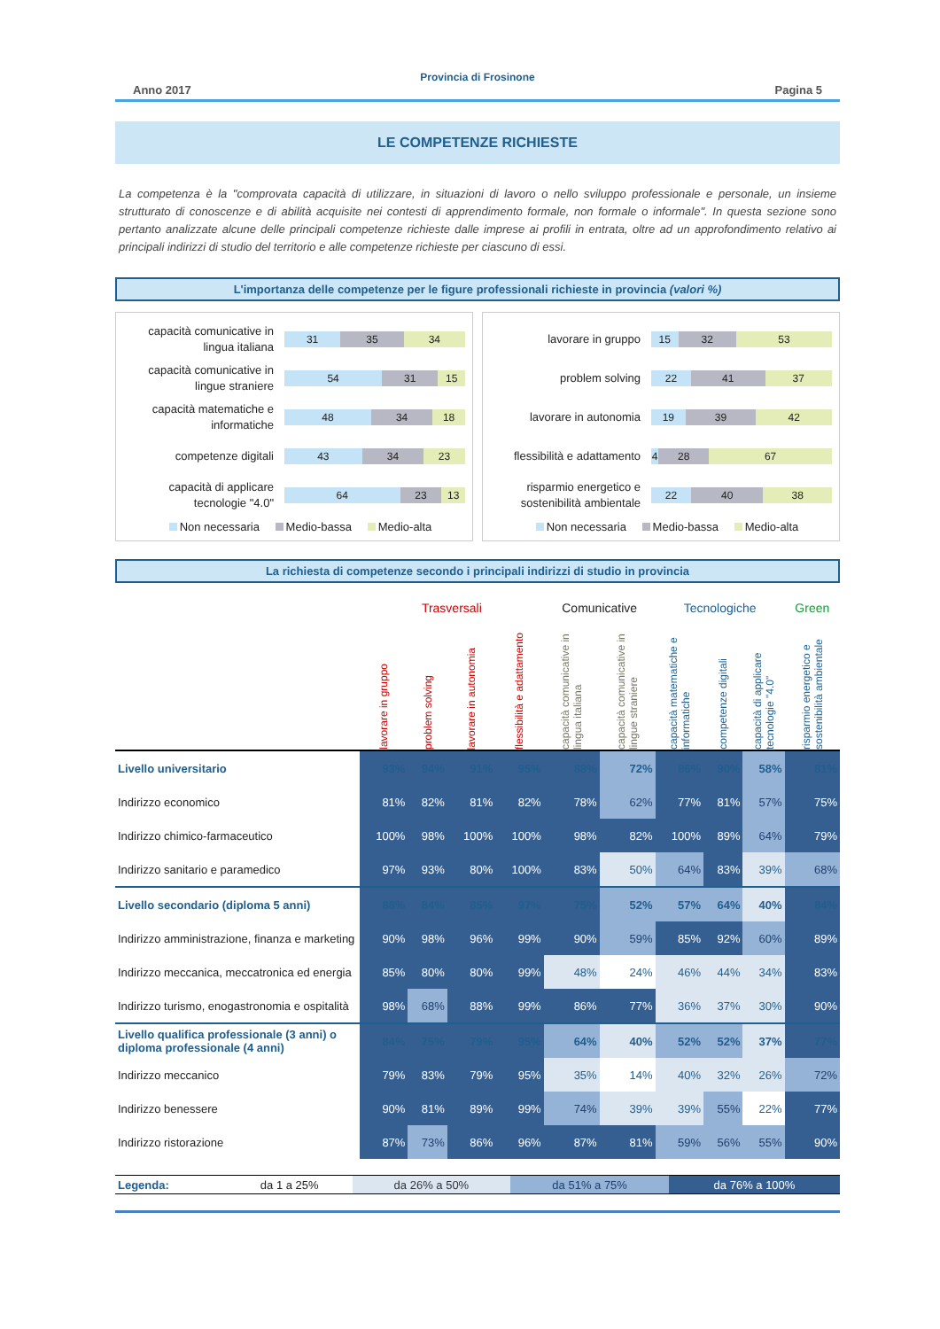Provincia di Frosinone
Anno 2017 Pagina 5
LE COMPETENZE RICHIESTE
La competenza è la "comprovata capacità di utilizzare, in situazioni di lavoro o nello sviluppo professionale e personale, un insieme strutturato di conoscenze e di abilità acquisite nei contesti di apprendimento formale, non formale o informale". In questa sezione sono pertanto analizzate alcune delle principali competenze richieste dalle imprese ai profili in entrata, oltre ad un approfondimento relativo ai principali indirizzi di studio del territorio e alle competenze richieste per ciascuno di essi.
L'importanza delle competenze per le figure professionali richieste in provincia (valori %)
capacità comunicative in lingua italiana
31 35 34
capacità comunicative in lingue straniere
54 31 15
capacità matematiche e informatiche
48 34 18
competenze digitali
43 34 23
capacità di applicare tecnologie "4.0"
64 23 13
Non necessaria Medio-bassa Medio-alta
lavorare in gruppo
15 32 53
problem solving
22 41 37
lavorare in autonomia
19 39 42
flessibilità e adattamento
4 28 67
risparmio energetico e sostenibilità ambientale
22 40 38
Non necessaria Medio-bassa Medio-alta
La richiesta di competenze secondo i principali indirizzi di studio in provincia
| | Trasversali | | | | Comunicative | | Tecnologiche | | | Green |
| --- | --- | --- | --- | --- | --- | --- | --- | --- | --- | --- |
| | lavorare in gruppo | problem solving | lavorare in autonomia | flessibilità e adattamento | capacità comunicative in lingua italiana | capacità comunicative in lingue straniere | capacità matematiche e informatiche | competenze digitali | capacità di applicare tecnologie "4.0" | risparmio energetico e sostenibilità ambientale |
| Livello universitario | 93% | 94% | 91% | 95% | 88% | 72% | 86% | 90% | 58% | 81% |
| Indirizzo economico | 81% | 82% | 81% | 82% | 78% | 62% | 77% | 81% | 57% | 75% |
| Indirizzo chimico-farmaceutico | 100% | 98% | 100% | 100% | 98% | 82% | 100% | 89% | 64% | 79% |
| Indirizzo sanitario e paramedico | 97% | 93% | 80% | 100% | 83% | 50% | 64% | 83% | 39% | 68% |
| Livello secondario (diploma 5 anni) | 88% | 84% | 85% | 97% | 75% | 52% | 57% | 64% | 40% | 84% |
| Indirizzo amministrazione, finanza e marketing | 90% | 98% | 96% | 99% | 90% | 59% | 85% | 92% | 60% | 89% |
| Indirizzo meccanica, meccatronica ed energia | 85% | 80% | 80% | 99% | 48% | 24% | 46% | 44% | 34% | 83% |
| Indirizzo turismo, enogastronomia e ospitalità | 98% | 68% | 88% | 99% | 86% | 77% | 36% | 37% | 30% | 90% |
| Livello qualifica professionale (3 anni) o diploma professionale (4 anni) | 84% | 75% | 79% | 95% | 64% | 40% | 52% | 52% | 37% | 77% |
| Indirizzo meccanico | 79% | 83% | 79% | 95% | 35% | 14% | 40% | 32% | 26% | 72% |
| Indirizzo benessere | 90% | 81% | 89% | 99% | 74% | 39% | 39% | 55% | 22% | 77% |
| Indirizzo ristorazione | 87% | 73% | 86% | 96% | 87% | 81% | 59% | 56% | 55% | 90% |
| Legenda: | da 1 a 25% | da 26% a 50% | da 51% a 75% | da 76% a 100% |